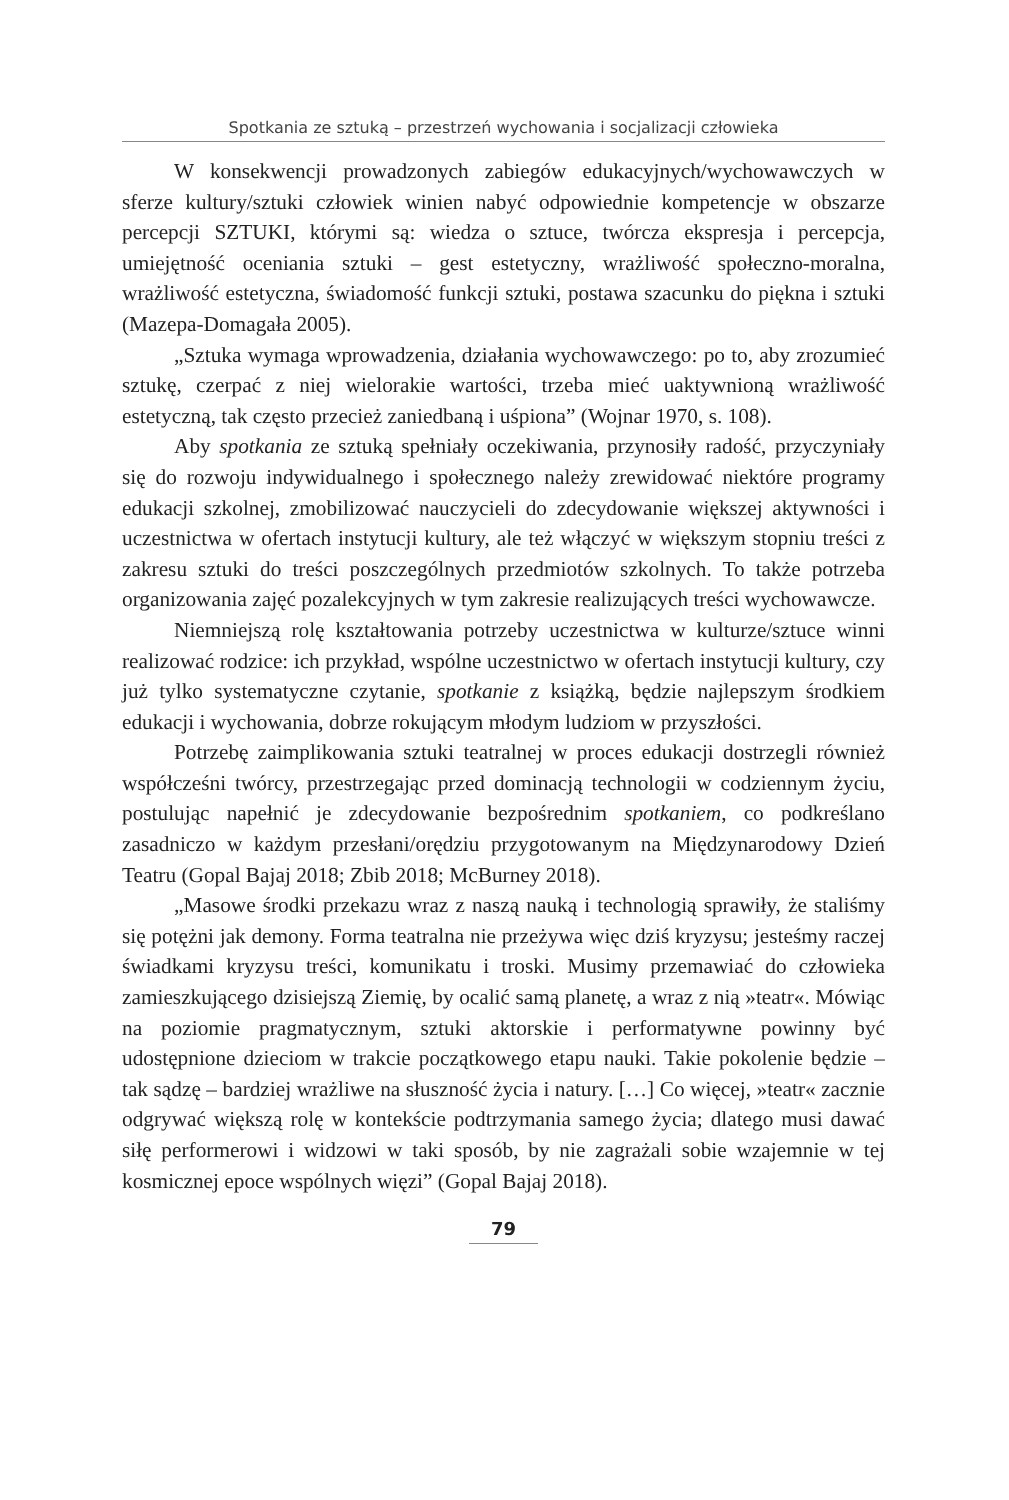Spotkania ze sztuką – przestrzeń wychowania i socjalizacji człowieka
W konsekwencji prowadzonych zabiegów edukacyjnych/wychowawczych w sferze kultury/sztuki człowiek winien nabyć odpowiednie kompetencje w obszarze percepcji SZTUKI, którymi są: wiedza o sztuce, twórcza ekspresja i percepcja, umiejętność oceniania sztuki – gest estetyczny, wrażliwość społeczno-moralna, wrażliwość estetyczna, świadomość funkcji sztuki, postawa szacunku do piękna i sztuki (Mazepa-Domagała 2005).
„Sztuka wymaga wprowadzenia, działania wychowawczego: po to, aby zrozumieć sztukę, czerpać z niej wielorakie wartości, trzeba mieć uaktywnioną wrażliwość estetyczną, tak często przecież zaniedbaną i uśpiona” (Wojnar 1970, s. 108).
Aby spotkania ze sztuką spełniały oczekiwania, przynosiły radość, przyczyniały się do rozwoju indywidualnego i społecznego należy zrewidować niektóre programy edukacji szkolnej, zmobilizować nauczycieli do zdecydowanie większej aktywności i uczestnictwa w ofertach instytucji kultury, ale też włączyć w większym stopniu treści z zakresu sztuki do treści poszczególnych przedmiotów szkolnych. To także potrzeba organizowania zajęć pozalekcyjnych w tym zakresie realizujących treści wychowawcze.
Niemniejszą rolę kształtowania potrzeby uczestnictwa w kulturze/sztuce winni realizować rodzice: ich przykład, wspólne uczestnictwo w ofertach instytucji kultury, czy już tylko systematyczne czytanie, spotkanie z książką, będzie najlepszym środkiem edukacji i wychowania, dobrze rokującym młodym ludziom w przyszłości.
Potrzebę zaimplikowania sztuki teatralnej w proces edukacji dostrzegli również współcześni twórcy, przestrzegając przed dominacją technologii w codziennym życiu, postulując napełnić je zdecydowanie bezpośrednim spotkaniem, co podkreślano zasadniczo w każdym przesłani/orędziu przygotowanym na Międzynarodowy Dzień Teatru (Gopal Bajaj 2018; Zbib 2018; McBurney 2018).
„Masowe środki przekazu wraz z naszą nauką i technologią sprawiły, że staliśmy się potężni jak demony. Forma teatralna nie przeżywa więc dziś kryzysu; jesteśmy raczej świadkami kryzysu treści, komunikatu i troski. Musimy przemawiać do człowieka zamieszkującego dzisiejszą Ziemię, by ocalić samą planetę, a wraz z nią »teatr«. Mówiąc na poziomie pragmatycznym, sztuki aktorskie i performatywne powinny być udostępnione dzieciom w trakcie początkowego etapu nauki. Takie pokolenie będzie – tak sądzę – bardziej wrażliwe na słuszność życia i natury. […] Co więcej, »teatr« zacznie odgrywać większą rolę w kontekście podtrzymania samego życia; dlatego musi dawać siłę performerowi i widzowi w taki sposób, by nie zagrażali sobie wzajemnie w tej kosmicznej epoce wspólnych więzi” (Gopal Bajaj 2018).
79